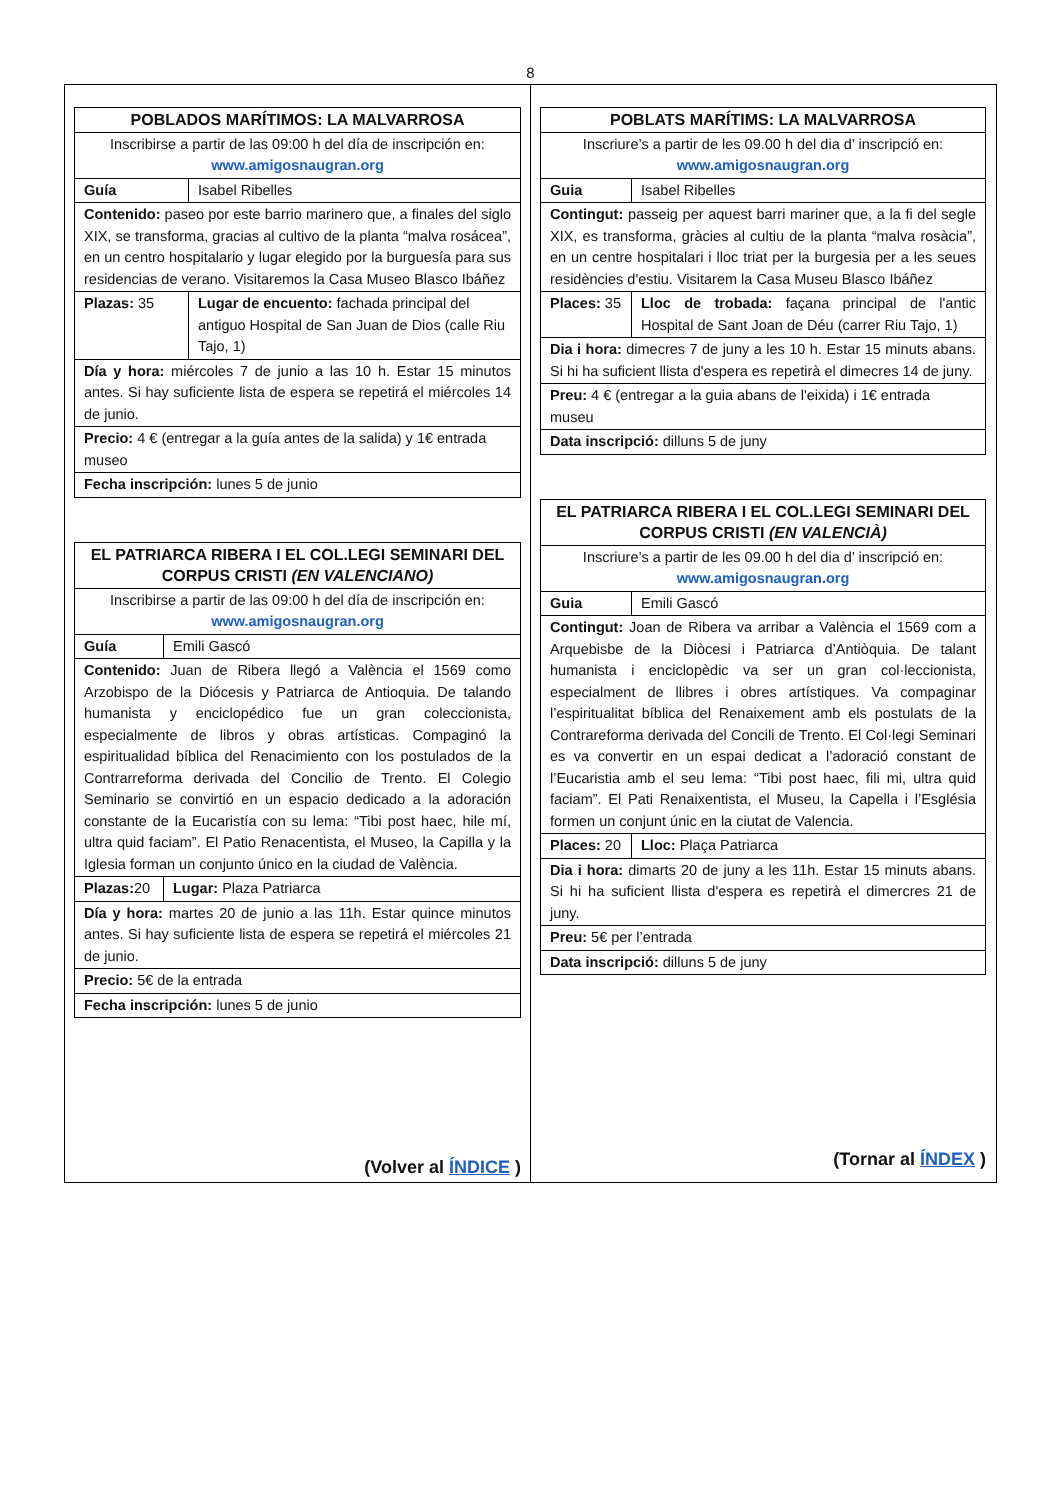8
| POBLADOS MARÍTIMOS: LA MALVARROSA | |
| --- | --- |
| Inscribirse a partir de las 09:00 h del día de inscripción en: www.amigosnaugran.org | |
| Guía | Isabel Ribelles |
| Contenido: paseo por este barrio marinero que, a finales del siglo XIX, se transforma, gracias al cultivo de la planta “malva rosácea”, en un centro hospitalario y lugar elegido por la burguesía para sus residencias de verano. Visitaremos la Casa Museo Blasco Ibáñez | |
| Plazas: 35 | Lugar de encuento: fachada principal del antiguo Hospital de San Juan de Dios (calle Riu Tajo, 1) |
| Día y hora: miércoles 7 de junio a las 10 h. Estar 15 minutos antes. Si hay suficiente lista de espera se repetirá el miércoles 14 de junio. | |
| Precio: 4 € (entregar a la guía antes de la salida) y 1€ entrada museo | |
| Fecha inscripción: lunes 5 de junio | |
| EL PATRIARCA RIBERA I EL COL.LEGI SEMINARI DEL CORPUS CRISTI (EN VALENCIANO) | |
| --- | --- |
| Inscribirse a partir de las 09:00 h del día de inscripción en: www.amigosnaugran.org | |
| Guía | Emili Gascó |
| Contenido: Juan de Ribera llegó a València el 1569 como Arzobispo de la Diócesis y Patriarca de Antioquia. De talando humanista y enciclopédico fue un gran coleccionista, especialmente de libros y obras artísticas. Compaginó la espiritualidad bíblica del Renacimiento con los postulados de la Contrarreforma derivada del Concilio de Trento. El Colegio Seminario se convirtió en un espacio dedicado a la adoración constante de la Eucaristía con su lema: “Tibi post haec, hile mí, ultra quid faciam”. El Patio Renacentista, el Museo, la Capilla y la Iglesia forman un conjunto único en la ciudad de València. | |
| Plazas: 20 | Lugar: Plaza Patriarca |
| Día y hora: martes 20 de junio a las 11h. Estar quince minutos antes. Si hay suficiente lista de espera se repetirá el miércoles 21 de junio. | |
| Precio: 5€ de la entrada | |
| Fecha inscripción: lunes 5 de junio | |
(Volver al ÍNDICE )
| POBLATS MARÍTIMS: LA MALVARROSA | |
| --- | --- |
| Inscriure’s a partir de les 09.00 h del dia d’ inscripció en: www.amigosnaugran.org | |
| Guia | Isabel Ribelles |
| Contingut: passeig per aquest barri mariner que, a la fi del segle XIX, es transforma, gràcies al cultiu de la planta “malva rosàcia”, en un centre hospitalari i lloc triat per la burgesia per a les seues residències d'estiu. Visitarem la Casa Museu Blasco Ibáñez | |
| Places: 35 | Lloc de trobada: façana principal de l'antic Hospital de Sant Joan de Déu (carrer Riu Tajo, 1) |
| Dia i hora: dimecres 7 de juny a les 10 h. Estar 15 minuts abans. Si hi ha suficient llista d'espera es repetirà el dimecres 14 de juny. | |
| Preu: 4 € (entregar a la guia abans de l'eixida) i 1€ entrada museu | |
| Data inscripció: dilluns 5 de juny | |
| EL PATRIARCA RIBERA I EL COL.LEGI SEMINARI DEL CORPUS CRISTI (EN VALENCIÀ) | |
| --- | --- |
| Inscriure’s a partir de les 09.00 h del dia d’ inscripció en: www.amigosnaugran.org | |
| Guia | Emili Gascó |
| Contingut: Joan de Ribera va arribar a València el 1569 com a Arquebisbe de la Diòcesi i Patriarca d’Antiòquia. De talant humanista i enciclopèdic va ser un gran col·leccionista, especialment de llibres i obres artístiques. Va compaginar l’espiritualitat bíblica del Renaixement amb els postulats de la Contrareforma derivada del Concili de Trento. El Col·legi Seminari es va convertir en un espai dedicat a l’adoració constant de l’Eucaristia amb el seu lema: “Tibi post haec, fili mi, ultra quid faciam”. El Pati Renaixentista, el Museu, la Capella i l’Església formen un conjunt únic en la ciutat de Valencia. | |
| Places: 20 | Lloc: Plaça Patriarca |
| Dia i hora: dimarts 20 de juny a les 11h. Estar 15 minuts abans. Si hi ha suficient llista d'espera es repetirà el dimercres 21 de juny. | |
| Preu: 5€ per l’entrada | |
| Data inscripció: dilluns 5 de juny | |
(Tornar al ÍNDEX )